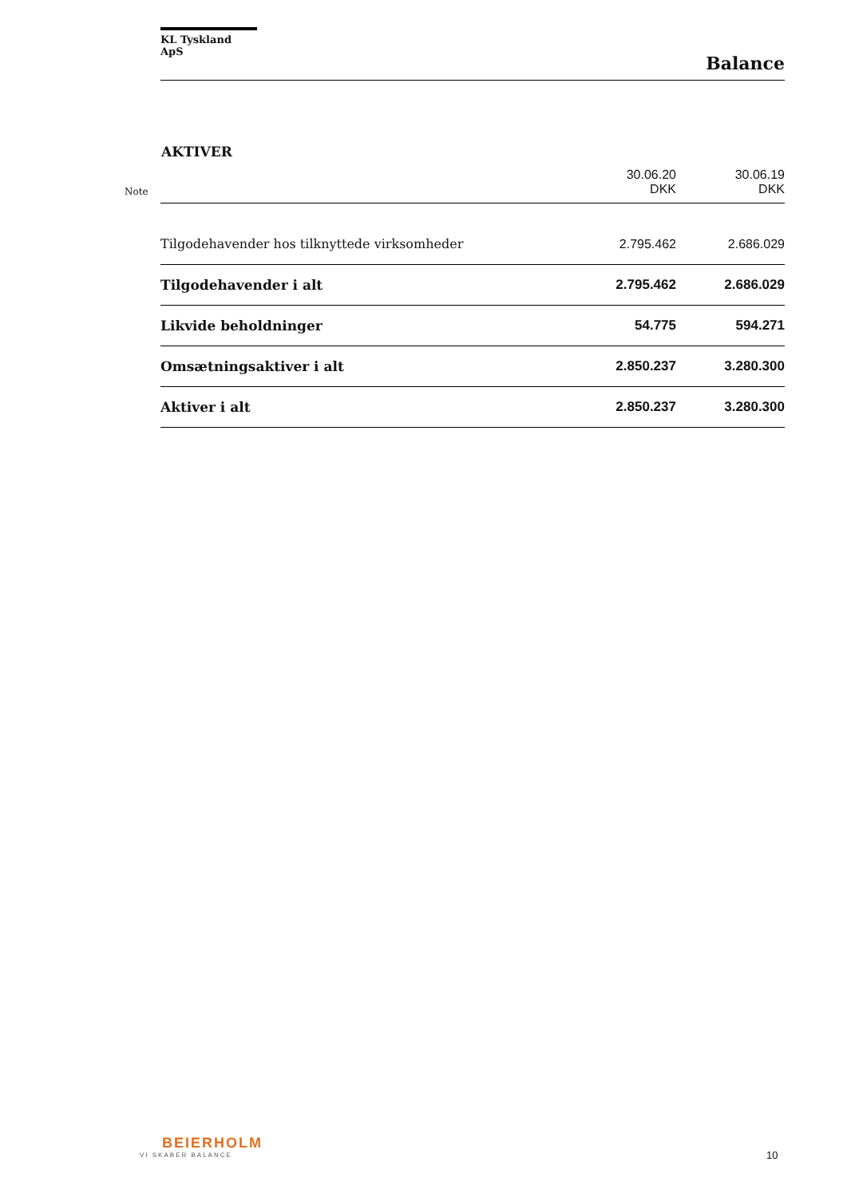KL Tyskland ApS
Balance
AKTIVER
| Note | | 30.06.20 DKK | 30.06.19 DKK |
| --- | --- | --- | --- |
| | Tilgodehavender hos tilknyttede virksomheder | 2.795.462 | 2.686.029 |
| | Tilgodehavender i alt | 2.795.462 | 2.686.029 |
| | Likvide beholdninger | 54.775 | 594.271 |
| | Omsætningsaktiver i alt | 2.850.237 | 3.280.300 |
| | Aktiver i alt | 2.850.237 | 3.280.300 |
BEIERHOLM
VI SKABER BALANCE
10